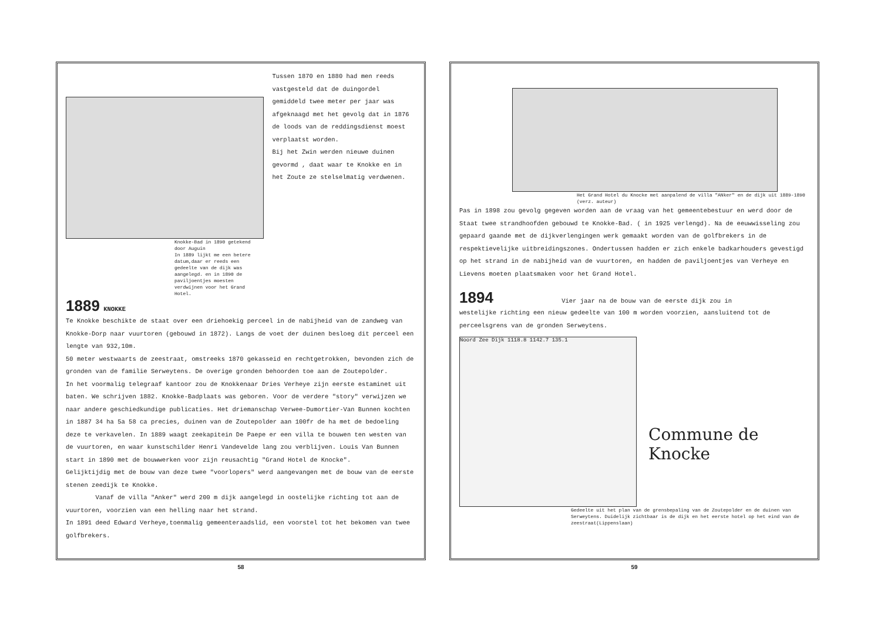Knokke-Bad in 1890 getekend door Auguin
In 1889 lijkt me een betere datum,daar er reeds een gedeelte van de dijk was aangelegd. en in 1890 de paviljoentjes moesten verdwijnen voor het Grand Hotel.
Tussen 1870 en 1880 had men reeds vastgesteld dat de duingordel gemiddeld twee meter per jaar was afgeknaagd met het gevolg dat in 1876 de loods van de reddingsdienst moest verplaatst worden.
Bij het Zwin werden nieuwe duinen gevormd , daat waar te Knokke en in het Zoute ze stelselmatig verdwenen.
1889 KNOKKE
Te Knokke beschikte de staat over een driehoekig perceel in de nabijheid van de zandweg van Knokke-Dorp naar vuurtoren (gebouwd in 1872). Langs de voet der duinen besloeg dit perceel een lengte van 932,10m.
50 meter westwaarts de zeestraat, omstreeks 1870 gekasseid en rechtgetrokken, bevonden zich de gronden van de familie Serweytens. De overige gronden behoorden toe aan de Zoutepolder.
In het voormalig telegraaf kantoor zou de Knokkenaar Dries Verheye zijn eerste estaminet uit baten. We schrijven 1882. Knokke-Badplaats was geboren. Voor de verdere "story" verwijzen we naar andere geschiedkundige publicaties. Het driemanschap Verwee-Dumortier-Van Bunnen kochten in 1887 34 ha 5a 58 ca precies, duinen van de Zoutepolder aan 100fr de ha met de bedoeling deze te verkavelen. In 1889 waagt zeekapitein De Paepe er een villa te bouwen ten westen van de vuurtoren, en waar kunstschilder Henri Vandevelde lang zou verblijven. Louis Van Bunnen start in 1890 met de bouwwerken voor zijn reusachtig "Grand Hotel de Knocke".
Gelijktijdig met de bouw van deze twee "voorlopers" werd aangevangen met de bouw van de eerste stenen zeedijk te Knokke.
Vanaf de villa "Anker" werd 200 m dijk aangelegd in oostelijke richting tot aan de vuurtoren, voorzien van een helling naar het strand.
In 1891 deed Edward Verheye,toenmalig gemeenteraadslid, een voorstel tot het bekomen van twee golfbrekers.
58
Het Grand Hotel du Knocke met aanpalend de villa "ANker" en de dijk uit 1889-1890 (verz. auteur)
Pas in 1898 zou gevolg gegeven worden aan de vraag van het gemeentebestuur en werd door de Staat twee strandhoofden gebouwd te Knokke-Bad. ( in 1925 verlengd). Na de eeuwwisseling zou gepaard gaande met de dijkverlengingen werk gemaakt worden van de golfbrekers in de respektievelijke uitbreidingszones. Ondertussen hadden er zich enkele badkarhouders gevestigd op het strand in de nabijheid van de vuurtoren, en hadden de paviljoentjes van Verheye en Lievens moeten plaatsmaken voor het Grand Hotel.
1894 Vier jaar na de bouw van de eerste dijk zou in
westelijke richting een nieuw gedeelte van 100 m worden voorzien, aansluitend tot de perceelsgrens van de gronden Serweytens.
Noord Zee Dijk 1118.8 1142.7 135.1
Commune de Knocke
Gedeelte uit het plan van de grensbepaling van de Zoutepolder en de duinen van Serweytens. Duidelijk zichtbaar is de dijk en het eerste hotel op het eind van de zeestraat(Lippenslaan)
59